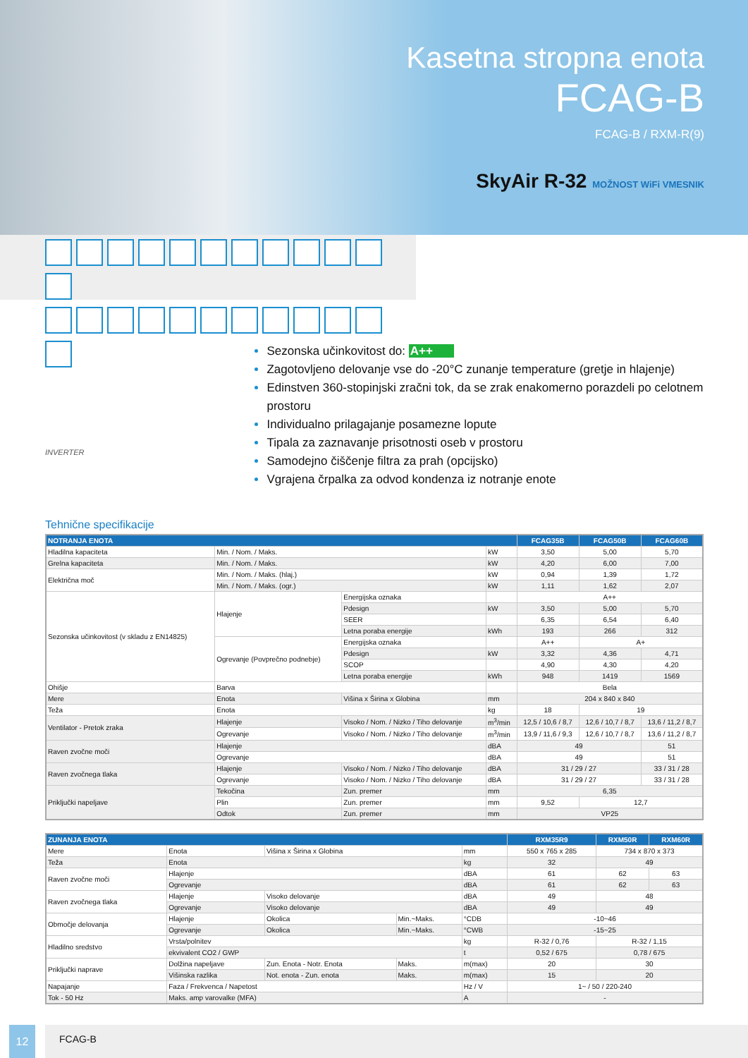Kasetna stropna enota
FCAG-B
FCAG-B / RXM-R(9)
SkyAir R-32 MOŽNOST WiFi VMESNIK
INVERTER
Sezonska učinkovitost do: A++
Zagotovljeno delovanje vse do -20°C zunanje temperature (gretje in hlajenje)
Edinstven 360-stopinjski zračni tok, da se zrak enakomerno porazdeli po celotnem prostoru
Individualno prilagajanje posamezne lopute
Tipala za zaznavanje prisotnosti oseb v prostoru
Samodejno čiščenje filtra za prah (opcijsko)
Vgrajena črpalka za odvod kondenza iz notranje enote
Tehnične specifikacije
| NOTRANJA ENOTA | | | | FCAG35B | FCAG50B | FCAG60B |
| --- | --- | --- | --- | --- | --- | --- |
| Hladilna kapaciteta | Min. / Nom. / Maks. | | kW | 3,50 | 5,00 | 5,70 |
| Grelna kapaciteta | Min. / Nom. / Maks. | | kW | 4,20 | 6,00 | 7,00 |
| Električna moč | Min. / Nom. / Maks. (hlaj.) | | kW | 0,94 | 1,39 | 1,72 |
| | Min. / Nom. / Maks. (ogr.) | | kW | 1,11 | 1,62 | 2,07 |
| Sezonska učinkovitost (v skladu z EN14825) | Hlajenje | Energijska oznaka | | A++ | | |
| | | Pdesign | kW | 3,50 | 5,00 | 5,70 |
| | | SEER | | 6,35 | 6,54 | 6,40 |
| | | Letna poraba energije | kWh | 193 | 266 | 312 |
| | Ogrevanje (Povprečno podnebje) | Energijska oznaka | | A++ | A+ | |
| | | Pdesign | kW | 3,32 | 4,36 | 4,71 |
| | | SCOP | | 4,90 | 4,30 | 4,20 |
| | | Letna poraba energije | kWh | 948 | 1419 | 1569 |
| Ohišje | Barva | | | Bela | | |
| Mere | Enota | Višina x Širina x Globina | mm | 204 x 840 x 840 | | |
| Teža | Enota | | kg | 18 | 19 | |
| Ventilator - Pretok zraka | Hlajenje | Visoko / Nom. / Nizko / Tiho delovanje | m<sup>3</sup>/min | 12,5 / 10,6 / 8,7 | 12,6 / 10,7 / 8,7 | 13,6 / 11,2 / 8,7 |
| | Ogrevanje | Visoko / Nom. / Nizko / Tiho delovanje | m<sup>3</sup>/min | 13,9 / 11,6 / 9,3 | 12,6 / 10,7 / 8,7 | 13,6 / 11,2 / 8,7 |
| Raven zvočne moči | Hlajenje | | dBA | 49 | | 51 |
| | Ogrevanje | | dBA | 49 | | 51 |
| Raven zvočnega tlaka | Hlajenje | Visoko / Nom. / Nizko / Tiho delovanje | dBA | 31 / 29 / 27 | | 33 / 31 / 28 |
| | Ogrevanje | Visoko / Nom. / Nizko / Tiho delovanje | dBA | 31 / 29 / 27 | | 33 / 31 / 28 |
| Priključki napeljave | Tekočina | Zun. premer | mm | 6,35 | | |
| | Plin | Zun. premer | mm | 9,52 | 12,7 | |
| | Odtok | Zun. premer | mm | VP25 | | |
| ZUNANJA ENOTA | | | | | RXM35R9 | RXM50R | RXM60R |
| --- | --- | --- | --- | --- | --- | --- | --- |
| Mere | Enota | Višina x Širina x Globina | | mm | 550 x 765 x 285 | 734 x 870 x 373 | |
| Teža | Enota | | | kg | 32 | 49 | |
| Raven zvočne moči | Hlajenje | | | dBA | 61 | 62 | 63 |
| | Ogrevanje | | | dBA | 61 | 62 | 63 |
| Raven zvočnega tlaka | Hlajenje | Visoko delovanje | | dBA | 49 | 48 | |
| | Ogrevanje | Visoko delovanje | | dBA | 49 | 49 | |
| Območje delovanja | Hlajenje | Okolica | Min.~Maks. | °CDB | -10~46 | | |
| | Ogrevanje | Okolica | Min.~Maks. | °CWB | -15~25 | | |
| Hladilno sredstvo | Vrsta/polnitev | | | kg | R-32 / 0,76 | R-32 / 1,15 | |
| | ekvivalent CO2 / GWP | | | t | 0,52 / 675 | 0,78 / 675 | |
| Priključki naprave | Dolžina napeljave | Zun. Enota - Notr. Enota | Maks. | m(max) | 20 | 30 | |
| | Višinska razlika | Not. enota - Zun. enota | Maks. | m(max) | 15 | 20 | |
| Napajanje | Faza / Frekvenca / Napetost | | | Hz / V | 1~ / 50 / 220-240 | | |
| Tok - 50 Hz | Maks. amp varovalke (MFA) | | | A | - | | |
12 FCAG-B